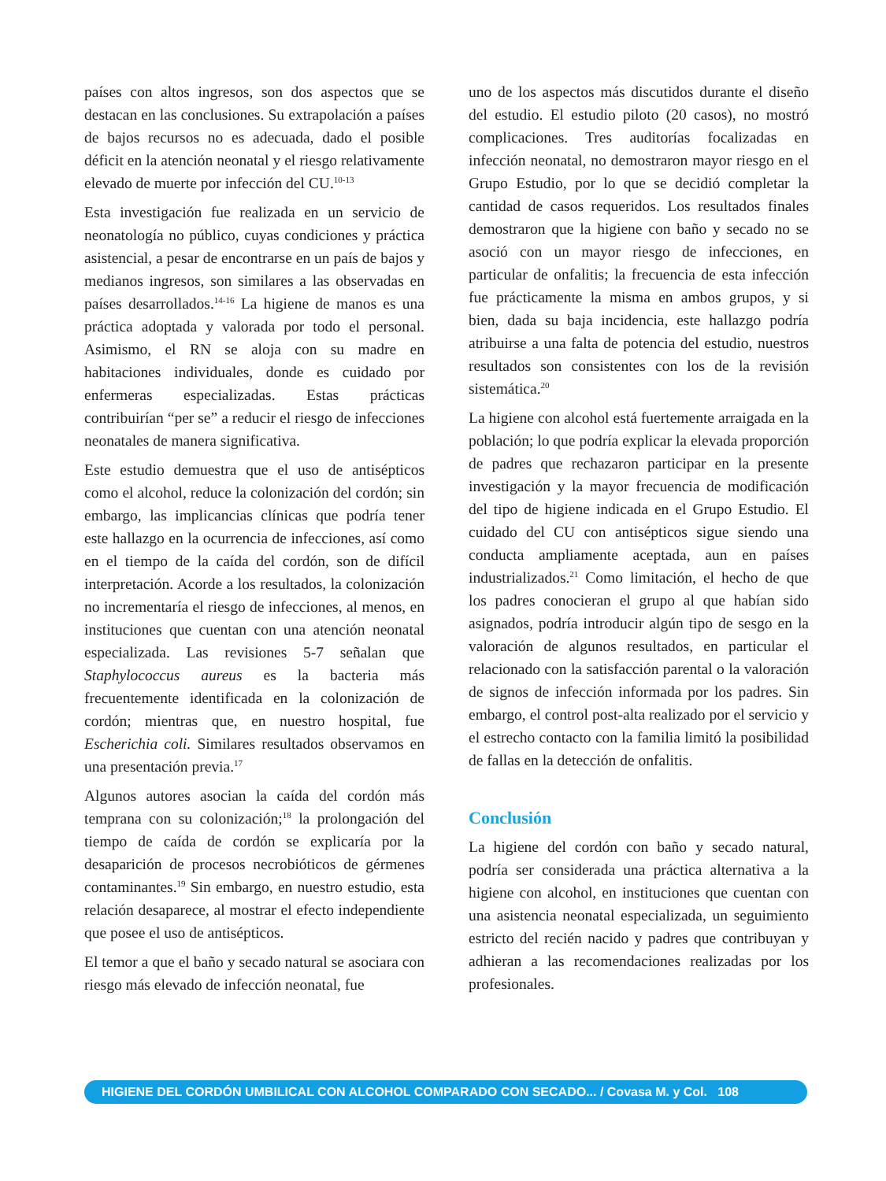países con altos ingresos, son dos aspectos que se destacan en las conclusiones. Su extrapolación a países de bajos recursos no es adecuada, dado el posible déficit en la atención neonatal y el riesgo relativamente elevado de muerte por infección del CU.<sup>10-13</sup>
Esta investigación fue realizada en un servicio de neonatología no público, cuyas condiciones y práctica asistencial, a pesar de encontrarse en un país de bajos y medianos ingresos, son similares a las observadas en países desarrollados.<sup>14-16</sup> La higiene de manos es una práctica adoptada y valorada por todo el personal. Asimismo, el RN se aloja con su madre en habitaciones individuales, donde es cuidado por enfermeras especializadas. Estas prácticas contribuirían “per se” a reducir el riesgo de infecciones neonatales de manera significativa.
Este estudio demuestra que el uso de antisépticos como el alcohol, reduce la colonización del cordón; sin embargo, las implicancias clínicas que podría tener este hallazgo en la ocurrencia de infecciones, así como en el tiempo de la caída del cordón, son de difícil interpretación. Acorde a los resultados, la colonización no incrementaría el riesgo de infecciones, al menos, en instituciones que cuentan con una atención neonatal especializada. Las revisiones 5-7 señalan que Staphylococcus aureus es la bacteria más frecuentemente identificada en la colonización de cordón; mientras que, en nuestro hospital, fue Escherichia coli. Similares resultados observamos en una presentación previa.<sup>17</sup>
Algunos autores asocian la caída del cordón más temprana con su colonización;<sup>18</sup> la prolongación del tiempo de caída de cordón se explicaría por la desaparición de procesos necrobióticos de gérmenes contaminantes.<sup>19</sup> Sin embargo, en nuestro estudio, esta relación desaparece, al mostrar el efecto independiente que posee el uso de antisépticos.
El temor a que el baño y secado natural se asociara con riesgo más elevado de infección neonatal, fue
uno de los aspectos más discutidos durante el diseño del estudio. El estudio piloto (20 casos), no mostró complicaciones. Tres auditorías focalizadas en infección neonatal, no demostraron mayor riesgo en el Grupo Estudio, por lo que se decidió completar la cantidad de casos requeridos. Los resultados finales demostraron que la higiene con baño y secado no se asoció con un mayor riesgo de infecciones, en particular de onfalitis; la frecuencia de esta infección fue prácticamente la misma en ambos grupos, y si bien, dada su baja incidencia, este hallazgo podría atribuirse a una falta de potencia del estudio, nuestros resultados son consistentes con los de la revisión sistemática.<sup>20</sup>
La higiene con alcohol está fuertemente arraigada en la población; lo que podría explicar la elevada proporción de padres que rechazaron participar en la presente investigación y la mayor frecuencia de modificación del tipo de higiene indicada en el Grupo Estudio. El cuidado del CU con antisépticos sigue siendo una conducta ampliamente aceptada, aun en países industrializados.<sup>21</sup> Como limitación, el hecho de que los padres conocieran el grupo al que habían sido asignados, podría introducir algún tipo de sesgo en la valoración de algunos resultados, en particular el relacionado con la satisfacción parental o la valoración de signos de infección informada por los padres. Sin embargo, el control post-alta realizado por el servicio y el estrecho contacto con la familia limitó la posibilidad de fallas en la detección de onfalitis.
Conclusión
La higiene del cordón con baño y secado natural, podría ser considerada una práctica alternativa a la higiene con alcohol, en instituciones que cuentan con una asistencia neonatal especializada, un seguimiento estricto del recién nacido y padres que contribuyan y adhieran a las recomendaciones realizadas por los profesionales.
HIGIENE DEL CORDÓN UMBILICAL CON ALCOHOL COMPARADO CON SECADO... / Covasa M. y Col. 108